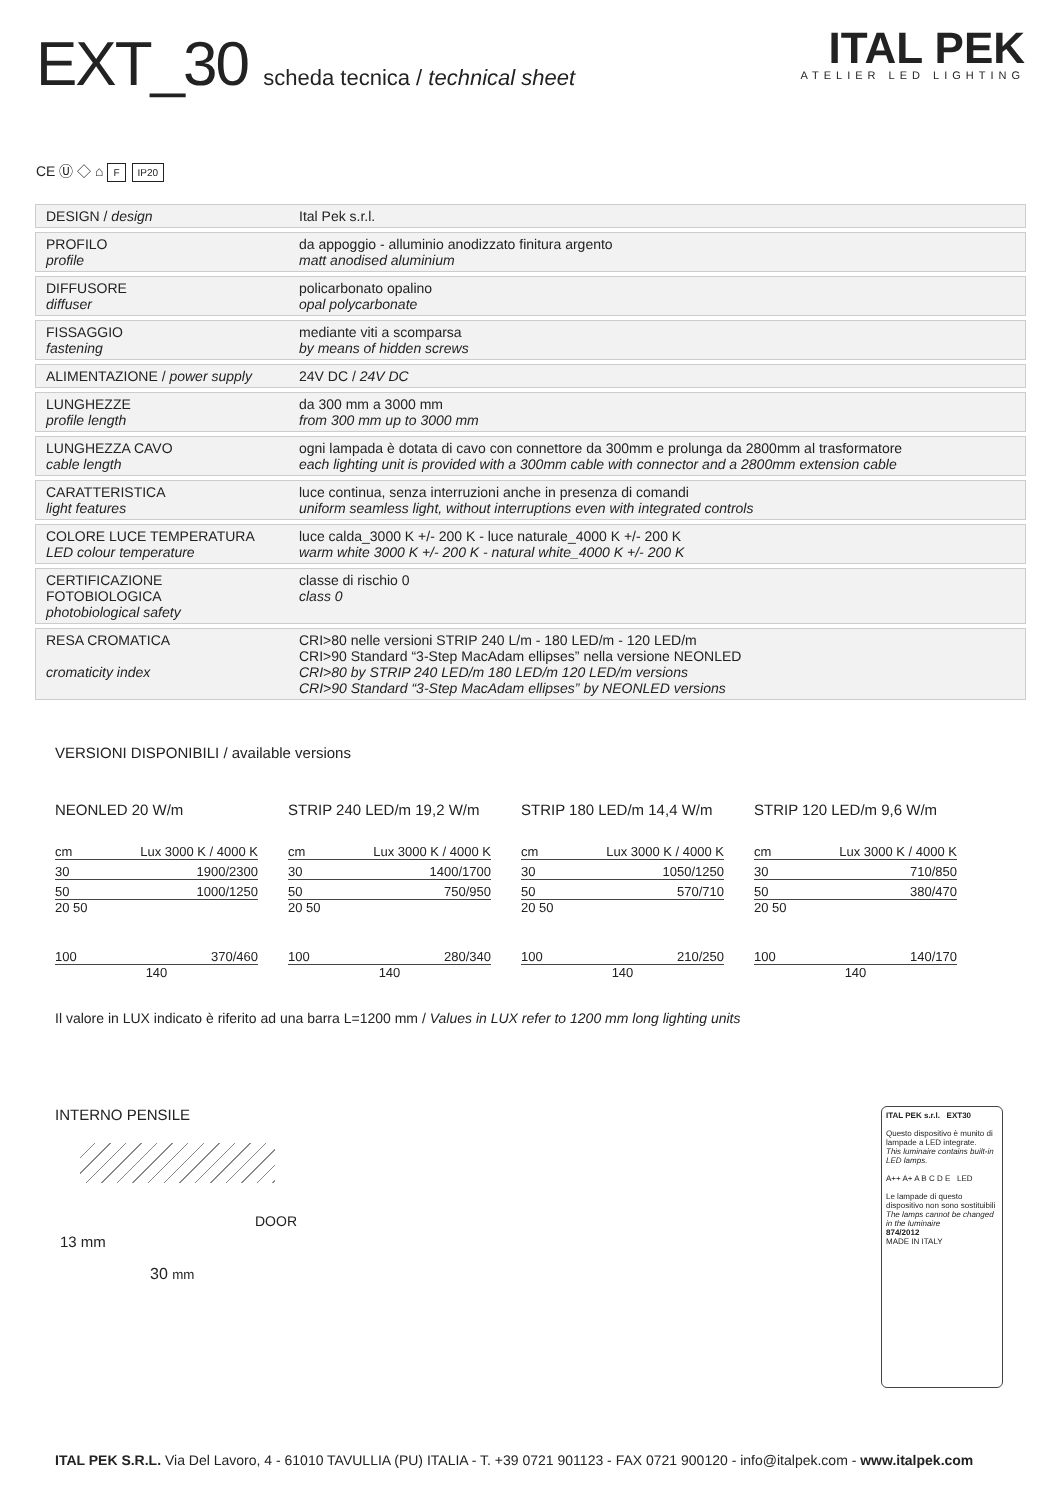EXT_30 scheda tecnica / technical sheet
ITAL PEK
ATELIER LED LIGHTING
CE Ⓤ ◇ ⌂ F IP20
| DESIGN / design | Ital Pek s.r.l. |
| PROFILO profile | da appoggio - alluminio anodizzato finitura argento matt anodised aluminium |
| DIFFUSORE diffuser | policarbonato opalino opal polycarbonate |
| FISSAGGIO fastening | mediante viti a scomparsa by means of hidden screws |
| ALIMENTAZIONE / power supply | 24V DC / 24V DC |
| LUNGHEZZE profile length | da 300 mm a 3000 mm from 300 mm up to 3000 mm |
| LUNGHEZZA CAVO cable length | ogni lampada è dotata di cavo con connettore da 300mm e prolunga da 2800mm al trasformatore each lighting unit is provided with a 300mm cable with connector and a 2800mm extension cable |
| CARATTERISTICA light features | luce continua, senza interruzioni anche in presenza di comandi uniform seamless light, without interruptions even with integrated controls |
| COLORE LUCE TEMPERATURA LED colour temperature | luce calda_3000 K +/- 200 K - luce naturale_4000 K +/- 200 K warm white 3000 K +/- 200 K - natural white_4000 K +/- 200 K |
| CERTIFICAZIONE FOTOBIOLOGICA photobiological safety | classe di rischio 0 class 0 |
| RESA CROMATICA cromaticity index | CRI>80 nelle versioni STRIP 240 L/m - 180 LED/m - 120 LED/m CRI>90 Standard “3-Step MacAdam ellipses” nella versione NEONLED CRI>80 by STRIP 240 LED/m 180 LED/m 120 LED/m versions CRI>90 Standard “3-Step MacAdam ellipses” by NEONLED versions |
VERSIONI DISPONIBILI / available versions
NEONLED 20 W/m
cm Lux 3000 K / 4000 K
30 1900/2300
50 1000/1250
20 50
100 370/460
140
STRIP 240 LED/m 19,2 W/m
cm Lux 3000 K / 4000 K
30 1400/1700
50 750/950
20 50
100 280/340
140
STRIP 180 LED/m 14,4 W/m
cm Lux 3000 K / 4000 K
30 1050/1250
50 570/710
20 50
100 210/250
140
STRIP 120 LED/m 9,6 W/m
cm Lux 3000 K / 4000 K
30 710/850
50 380/470
20 50
100 140/170
140
Il valore in LUX indicato è riferito ad una barra L=1200 mm / Values in LUX refer to 1200 mm long lighting units
INTERNO PENSILE
13 mm
DOOR
30 mm
ITAL PEK s.r.l. EXT30
Questo dispositivo è munito di lampade a LED integrate.
This luminaire contains built-in LED lamps.
A++ A+ A B C D E LED
Le lampade di questo dispositivo non sono sostituibili
The lamps cannot be changed in the luminaire
874/2012
MADE IN ITALY
ITAL PEK S.R.L. Via Del Lavoro, 4 - 61010 TAVULLIA (PU) ITALIA - T. +39 0721 901123 - FAX 0721 900120 - info@italpek.com - www.italpek.com